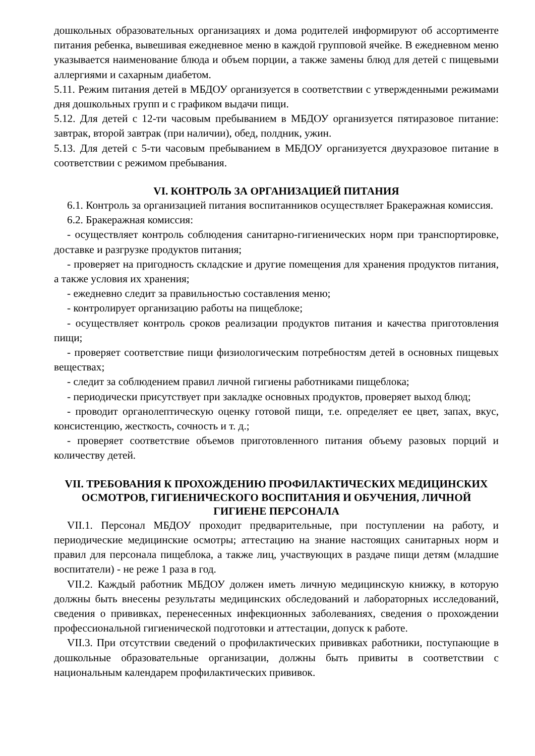дошкольных образовательных организациях и дома родителей информируют об ассортименте питания ребенка, вывешивая ежедневное меню в каждой групповой ячейке. В ежедневном меню указывается наименование блюда и объем порции, а также замены блюд для детей с пищевыми аллергиями и сахарным диабетом.
5.11. Режим питания детей в МБДОУ организуется в соответствии с утвержденными режимами дня дошкольных групп и с графиком выдачи пищи.
5.12. Для детей с 12-ти часовым пребыванием в МБДОУ организуется пятиразовое питание: завтрак, второй завтрак (при наличии), обед, полдник, ужин.
5.13. Для детей с 5-ти часовым пребыванием в МБДОУ организуется двухразовое питание в соответствии с режимом пребывания.
VI. КОНТРОЛЬ ЗА ОРГАНИЗАЦИЕЙ ПИТАНИЯ
6.1. Контроль за организацией питания воспитанников осуществляет Бракеражная комиссия.
6.2. Бракеражная комиссия:
- осуществляет контроль соблюдения санитарно-гигиенических норм при транспортировке, доставке и разгрузке продуктов питания;
- проверяет на пригодность складские и другие помещения для хранения продуктов питания, а также условия их хранения;
- ежедневно следит за правильностью составления меню;
- контролирует организацию работы на пищеблоке;
- осуществляет контроль сроков реализации продуктов питания и качества приготовления пищи;
- проверяет соответствие пищи физиологическим потребностям детей в основных пищевых веществах;
- следит за соблюдением правил личной гигиены работниками пищеблока;
- периодически присутствует при закладке основных продуктов, проверяет выход блюд;
- проводит органолептическую оценку готовой пищи, т.е. определяет ее цвет, запах, вкус, консистенцию, жесткость, сочность и т. д.;
- проверяет соответствие объемов приготовленного питания объему разовых порций и количеству детей.
VII. ТРЕБОВАНИЯ К ПРОХОЖДЕНИЮ ПРОФИЛАКТИЧЕСКИХ МЕДИЦИНСКИХ ОСМОТРОВ, ГИГИЕНИЧЕСКОГО ВОСПИТАНИЯ И ОБУЧЕНИЯ, ЛИЧНОЙ ГИГИЕНЕ ПЕРСОНАЛА
VII.1. Персонал МБДОУ проходит предварительные, при поступлении на работу, и периодические медицинские осмотры; аттестацию на знание настоящих санитарных норм и правил для персонала пищеблока, а также лиц, участвующих в раздаче пищи детям (младшие воспитатели) - не реже 1 раза в год.
VII.2. Каждый работник МБДОУ должен иметь личную медицинскую книжку, в которую должны быть внесены результаты медицинских обследований и лабораторных исследований, сведения о прививках, перенесенных инфекционных заболеваниях, сведения о прохождении профессиональной гигиенической подготовки и аттестации, допуск к работе.
VII.3. При отсутствии сведений о профилактических прививках работники, поступающие в дошкольные образовательные организации, должны быть привиты в соответствии с национальным календарем профилактических прививок.